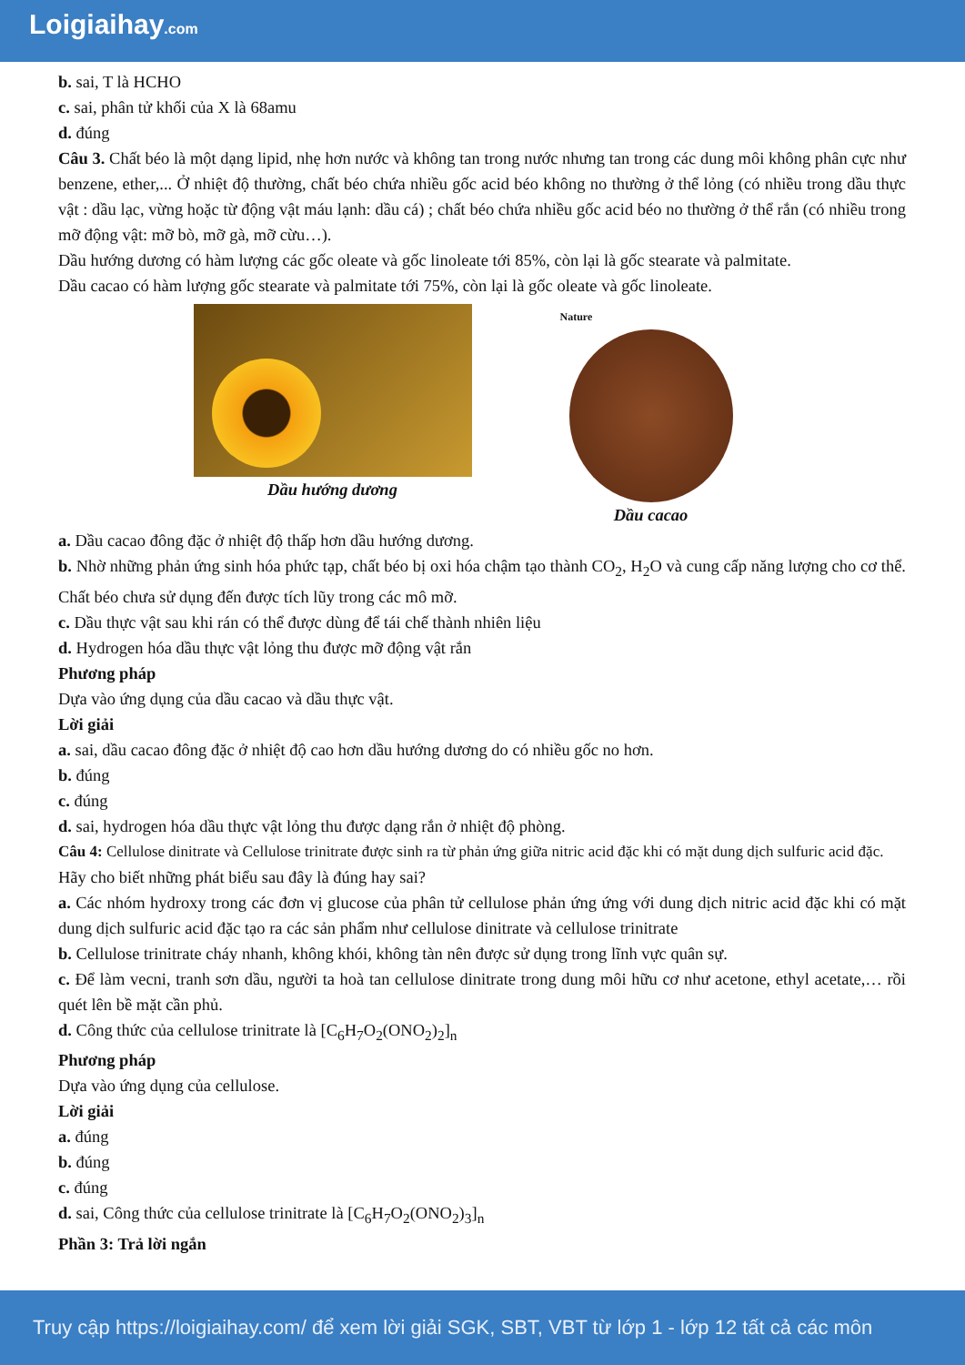Loigiaihay.com
b. sai, T là HCHO
c. sai, phân tử khối của X là 68amu
d. đúng
Câu 3. Chất béo là một dạng lipid, nhẹ hơn nước và không tan trong nước nhưng tan trong các dung môi không phân cực như benzene, ether,... Ở nhiệt độ thường, chất béo chứa nhiều gốc acid béo không no thường ở thể lỏng (có nhiều trong dầu thực vật : dầu lạc, vừng hoặc từ động vật máu lạnh: dầu cá) ; chất béo chứa nhiều gốc acid béo no thường ở thể rắn (có nhiều trong mỡ động vật: mỡ bò, mỡ gà, mỡ cừu…).
Dầu hướng dương có hàm lượng các gốc oleate và gốc linoleate tới 85%, còn lại là gốc stearate và palmitate.
Dầu cacao có hàm lượng gốc stearate và palmitate tới 75%, còn lại là gốc oleate và gốc linoleate.
Dầu hướng dương
Nature
Dầu cacao
a. Dầu cacao đông đặc ở nhiệt độ thấp hơn dầu hướng dương.
b. Nhờ những phản ứng sinh hóa phức tạp, chất béo bị oxi hóa chậm tạo thành CO<sub>2</sub>, H<sub>2</sub>O và cung cấp năng lượng cho cơ thể. Chất béo chưa sử dụng đến được tích lũy trong các mô mỡ.
c. Dầu thực vật sau khi rán có thể được dùng để tái chế thành nhiên liệu
d. Hydrogen hóa dầu thực vật lỏng thu được mỡ động vật rắn
Phương pháp
Dựa vào ứng dụng của dầu cacao và dầu thực vật.
Lời giải
a. sai, dầu cacao đông đặc ở nhiệt độ cao hơn dầu hướng dương do có nhiều gốc no hơn.
b. đúng
c. đúng
d. sai, hydrogen hóa dầu thực vật lỏng thu được dạng rắn ở nhiệt độ phòng.
Câu 4: Cellulose dinitrate và Cellulose trinitrate được sinh ra từ phản ứng giữa nitric acid đặc khi có mặt dung dịch sulfuric acid đặc.
Hãy cho biết những phát biểu sau đây là đúng hay sai?
a. Các nhóm hydroxy trong các đơn vị glucose của phân tử cellulose phản ứng ứng với dung dịch nitric acid đặc khi có mặt dung dịch sulfuric acid đặc tạo ra các sản phẩm như cellulose dinitrate và cellulose trinitrate
b. Cellulose trinitrate cháy nhanh, không khói, không tàn nên được sử dụng trong lĩnh vực quân sự.
c. Để làm vecni, tranh sơn dầu, người ta hoà tan cellulose dinitrate trong dung môi hữu cơ như acetone, ethyl acetate,… rồi quét lên bề mặt cần phủ.
d. Công thức của cellulose trinitrate là [C<sub>6</sub>H<sub>7</sub>O<sub>2</sub>(ONO<sub>2</sub>)<sub>2</sub>]<sub>n</sub>
Phương pháp
Dựa vào ứng dụng của cellulose.
Lời giải
a. đúng
b. đúng
c. đúng
d. sai, Công thức của cellulose trinitrate là [C<sub>6</sub>H<sub>7</sub>O<sub>2</sub>(ONO<sub>2</sub>)<sub>3</sub>]<sub>n</sub>
Phần 3: Trả lời ngắn
Truy cập https://loigiaihay.com/ để xem lời giải SGK, SBT, VBT từ lớp 1 - lớp 12 tất cả các môn